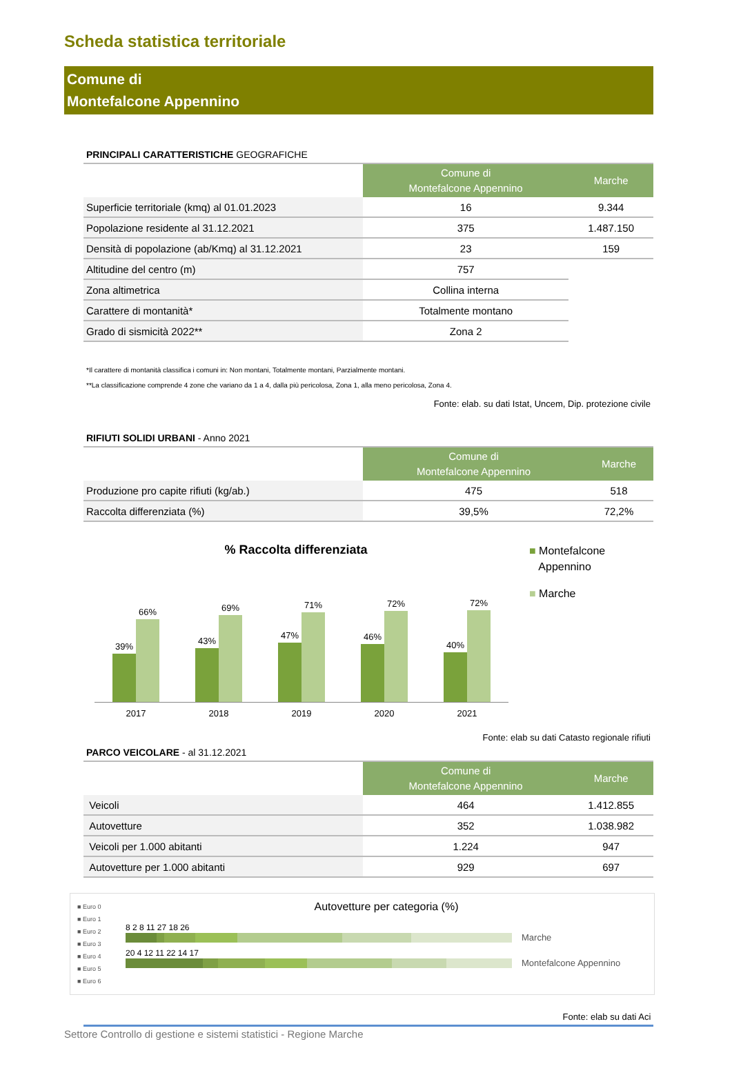Scheda statistica territoriale
Comune di
Montefalcone Appennino
PRINCIPALI CARATTERISTICHE GEOGRAFICHE
| | Comune di Montefalcone Appennino | Marche |
| --- | --- | --- |
| Superficie territoriale (kmq) al 01.01.2023 | 16 | 9.344 |
| Popolazione residente al 31.12.2021 | 375 | 1.487.150 |
| Densità di popolazione (ab/Kmq) al 31.12.2021 | 23 | 159 |
| Altitudine del centro (m) | 757 | |
| Zona altimetrica | Collina interna | |
| Carattere di montanità* | Totalmente montano | |
| Grado di sismicità 2022** | Zona 2 | |
*Il carattere di montanità classifica i comuni in: Non montani, Totalmente montani, Parzialmente montani.
**La classificazione comprende 4 zone che variano da 1 a 4, dalla più pericolosa, Zona 1, alla meno pericolosa, Zona 4.
Fonte: elab. su dati Istat, Uncem, Dip. protezione civile
RIFIUTI SOLIDI URBANI - Anno 2021
| | Comune di Montefalcone Appennino | Marche |
| --- | --- | --- |
| Produzione pro capite rifiuti (kg/ab.) | 475 | 518 |
| Raccolta differenziata (%) | 39,5% | 72,2% |
% Raccolta differenziata
39%
66%
43%
69%
47%
71%
46%
72%
40%
72%
2017 2018 2019 2020 2021
■ Montefalcone
Appennino
■ Marche
Fonte: elab su dati Catasto regionale rifiuti
PARCO VEICOLARE - al 31.12.2021
| | Comune di Montefalcone Appennino | Marche |
| --- | --- | --- |
| Veicoli | 464 | 1.412.855 |
| Autovetture | 352 | 1.038.982 |
| Veicoli per 1.000 abitanti | 1.224 | 947 |
| Autovetture per 1.000 abitanti | 929 | 697 |
■ Euro 0
■ Euro 1
■ Euro 2
■ Euro 3
■ Euro 4
■ Euro 5
■ Euro 6
Autovetture per categoria (%)
8 2 8 11 27 18 26
Marche
20 4 12 11 22 14 17
Montefalcone Appennino
Fonte: elab su dati Aci
Settore Controllo di gestione e sistemi statistici - Regione Marche